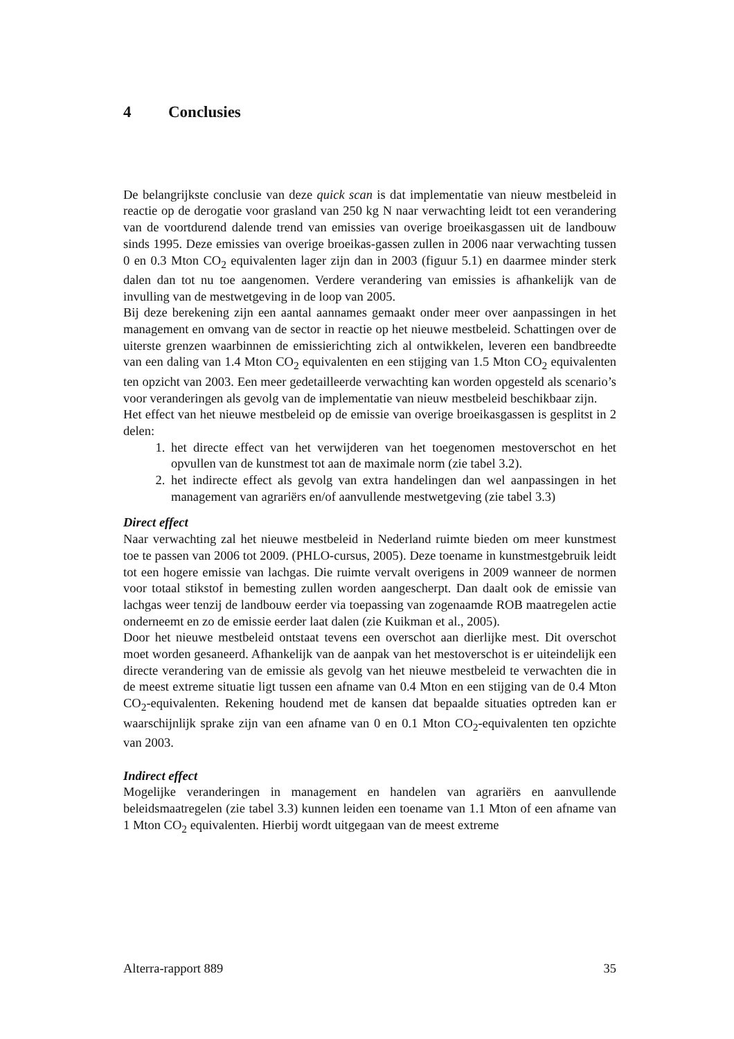4 Conclusies
De belangrijkste conclusie van deze quick scan is dat implementatie van nieuw mestbeleid in reactie op de derogatie voor grasland van 250 kg N naar verwachting leidt tot een verandering van de voortdurend dalende trend van emissies van overige broeikasgassen uit de landbouw sinds 1995. Deze emissies van overige broeikas-gassen zullen in 2006 naar verwachting tussen 0 en 0.3 Mton CO<sub>2</sub> equivalenten lager zijn dan in 2003 (figuur 5.1) en daarmee minder sterk dalen dan tot nu toe aangenomen. Verdere verandering van emissies is afhankelijk van de invulling van de mestwetgeving in de loop van 2005.
Bij deze berekening zijn een aantal aannames gemaakt onder meer over aanpassingen in het management en omvang van de sector in reactie op het nieuwe mestbeleid. Schattingen over de uiterste grenzen waarbinnen de emissierichting zich al ontwikkelen, leveren een bandbreedte van een daling van 1.4 Mton CO<sub>2</sub> equivalenten en een stijging van 1.5 Mton CO<sub>2</sub> equivalenten ten opzicht van 2003. Een meer gedetailleerde verwachting kan worden opgesteld als scenario’s voor veranderingen als gevolg van de implementatie van nieuw mestbeleid beschikbaar zijn.
Het effect van het nieuwe mestbeleid op de emissie van overige broeikasgassen is gesplitst in 2 delen:
1. het directe effect van het verwijderen van het toegenomen mestoverschot en het opvullen van de kunstmest tot aan de maximale norm (zie tabel 3.2).
2. het indirecte effect als gevolg van extra handelingen dan wel aanpassingen in het management van agrariërs en/of aanvullende mestwetgeving (zie tabel 3.3)
Direct effect
Naar verwachting zal het nieuwe mestbeleid in Nederland ruimte bieden om meer kunstmest toe te passen van 2006 tot 2009. (PHLO-cursus, 2005). Deze toename in kunstmestgebruik leidt tot een hogere emissie van lachgas. Die ruimte vervalt overigens in 2009 wanneer de normen voor totaal stikstof in bemesting zullen worden aangescherpt. Dan daalt ook de emissie van lachgas weer tenzij de landbouw eerder via toepassing van zogenaamde ROB maatregelen actie onderneemt en zo de emissie eerder laat dalen (zie Kuikman et al., 2005).
Door het nieuwe mestbeleid ontstaat tevens een overschot aan dierlijke mest. Dit overschot moet worden gesaneerd. Afhankelijk van de aanpak van het mestoverschot is er uiteindelijk een directe verandering van de emissie als gevolg van het nieuwe mestbeleid te verwachten die in de meest extreme situatie ligt tussen een afname van 0.4 Mton en een stijging van de 0.4 Mton CO<sub>2</sub>-equivalenten. Rekening houdend met de kansen dat bepaalde situaties optreden kan er waarschijnlijk sprake zijn van een afname van 0 en 0.1 Mton CO<sub>2</sub>-equivalenten ten opzichte van 2003.
Indirect effect
Mogelijke veranderingen in management en handelen van agrariërs en aanvullende beleidsmaatregelen (zie tabel 3.3) kunnen leiden een toename van 1.1 Mton of een afname van 1 Mton CO<sub>2</sub> equivalenten. Hierbij wordt uitgegaan van de meest extreme
Alterra-rapport 889 35